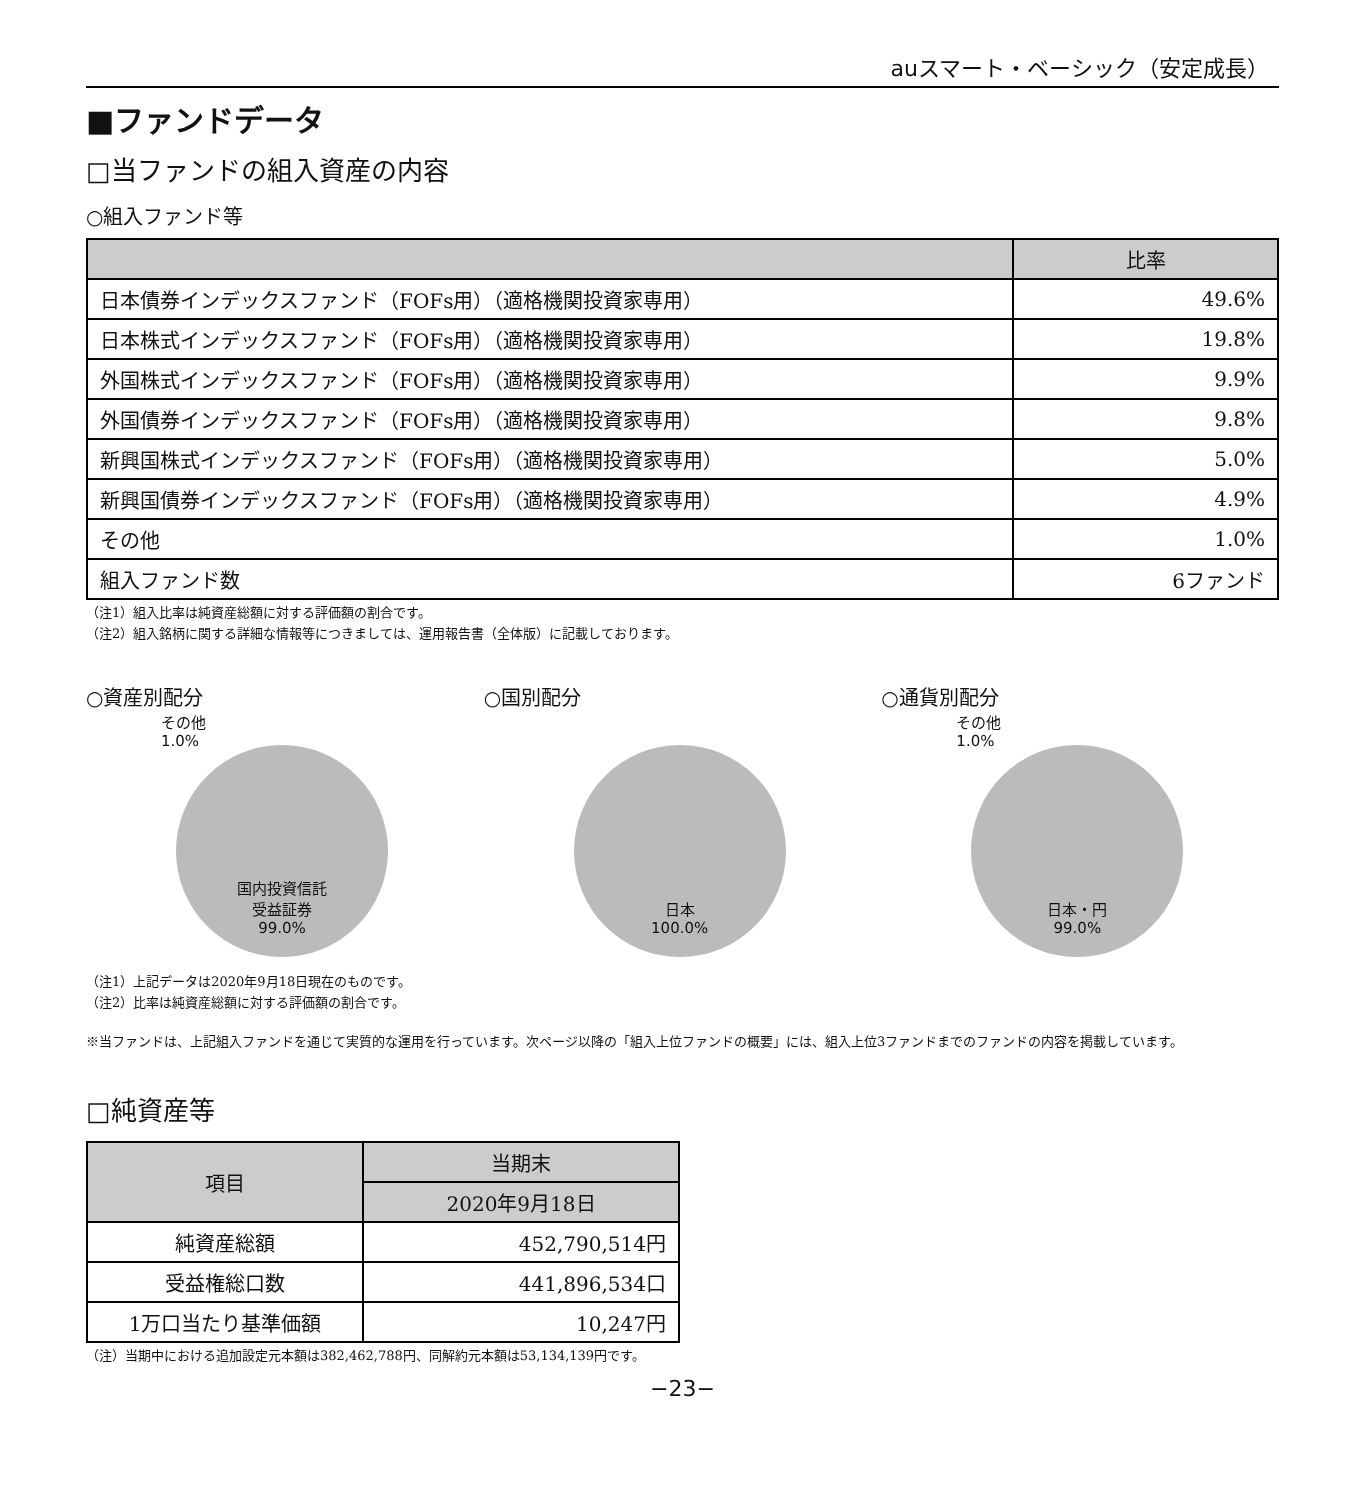auスマート・ベーシック（安定成長）
■ファンドデータ
□当ファンドの組入資産の内容
○組入ファンド等
| | 比率 |
| --- | --- |
| 日本債券インデックスファンド（FOFs用）（適格機関投資家専用） | 49.6% |
| 日本株式インデックスファンド（FOFs用）（適格機関投資家専用） | 19.8% |
| 外国株式インデックスファンド（FOFs用）（適格機関投資家専用） | 9.9% |
| 外国債券インデックスファンド（FOFs用）（適格機関投資家専用） | 9.8% |
| 新興国株式インデックスファンド（FOFs用）（適格機関投資家専用） | 5.0% |
| 新興国債券インデックスファンド（FOFs用）（適格機関投資家専用） | 4.9% |
| その他 | 1.0% |
| 組入ファンド数 | 6ファンド |
（注1）組入比率は純資産総額に対する評価額の割合です。
（注2）組入銘柄に関する詳細な情報等につきましては、運用報告書（全体版）に記載しております。
○資産別配分
その他
1.0%
国内投資信託
受益証券
99.0%
○国別配分
日本
100.0%
○通貨別配分
その他
1.0%
日本・円
99.0%
（注1）上記データは2020年9月18日現在のものです。
（注2）比率は純資産総額に対する評価額の割合です。
※当ファンドは、上記組入ファンドを通じて実質的な運用を行っています。次ページ以降の「組入上位ファンドの概要」には、組入上位3ファンドまでのファンドの内容を掲載しています。
□純資産等
| 項目 | 当期末 |
| --- | --- |
| | 2020年9月18日 |
| 純資産総額 | 452,790,514円 |
| 受益権総口数 | 441,896,534口 |
| 1万口当たり基準価額 | 10,247円 |
（注）当期中における追加設定元本額は382,462,788円、同解約元本額は53,134,139円です。
−23−